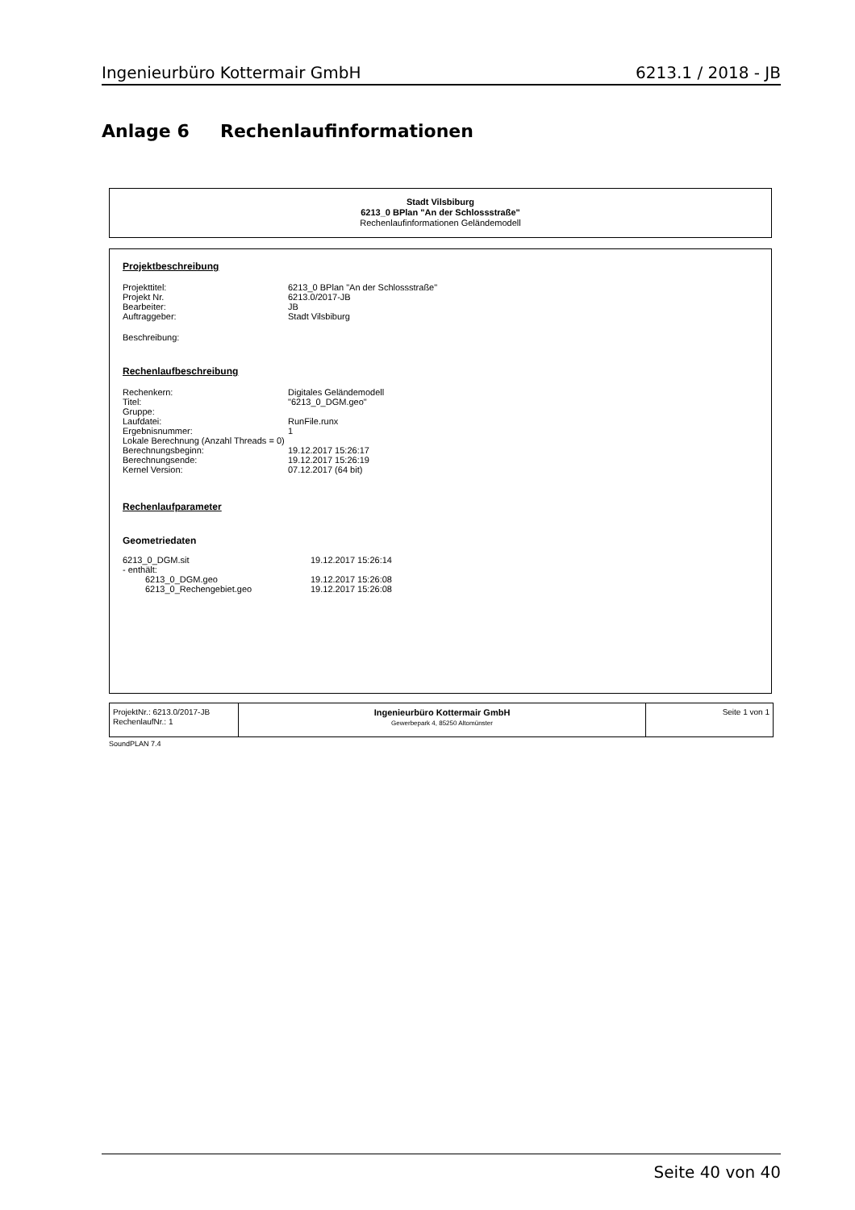Ingenieurbüro Kottermair GmbH 6213.1 / 2018 - JB
Anlage 6 Rechenlaufinformationen
Stadt Vilsbiburg
6213_0 BPlan "An der Schlossstraße"
Rechenlaufinformationen Geländemodell
Projektbeschreibung
| Projekttitel: | 6213_0 BPlan "An der Schlossstraße" |
| Projekt Nr. | 6213.0/2017-JB |
| Bearbeiter: | JB |
| Auftraggeber: | Stadt Vilsbiburg |
Beschreibung:
Rechenlaufbeschreibung
| Rechenkern: | Digitales Geländemodell |
| Titel: | "6213_0_DGM.geo" |
| Gruppe: | |
| Laufdatei: | RunFile.runx |
| Ergebnisnummer: | 1 |
| Lokale Berechnung (Anzahl Threads = 0) | |
| Berechnungsbeginn: | 19.12.2017 15:26:17 |
| Berechnungsende: | 19.12.2017 15:26:19 |
| Kernel Version: | 07.12.2017 (64 bit) |
Rechenlaufparameter
Geometriedaten
| 6213_0_DGM.sit | 19.12.2017 15:26:14 |
| - enthält: | |
| 6213_0_DGM.geo | 19.12.2017 15:26:08 |
| 6213_0_Rechengebiet.geo | 19.12.2017 15:26:08 |
ProjektNr.: 6213.0/2017-JB
RechenlaufNr.: 1
Ingenieurbüro Kottermair GmbH
Gewerbepark 4, 85250 Altomünster
Seite 1 von 1
SoundPLAN 7.4
Seite 40 von 40